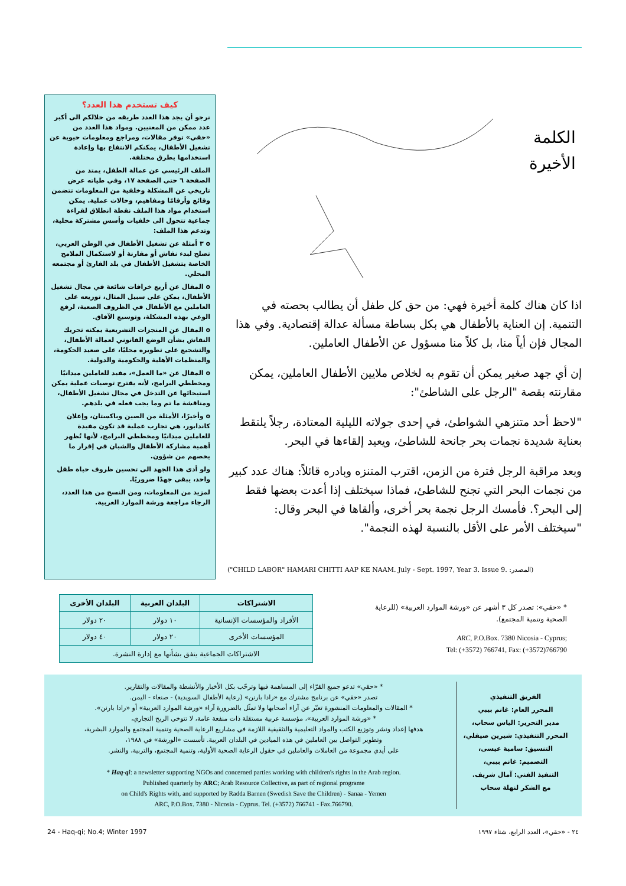الكلمة
الأخيرة
اذا كان هناك كلمة أخيرة فهي: من حق كل طفل أن يطالب بحصته في التنمية. إن العناية بالأطفال هي بكل بساطة مسألة عدالة إقتصادية. وفي هذا المجال فإن أياً منا، بل كلاً منا مسؤول عن الأطفال العاملين.
إن أي جهد صغير يمكن أن تقوم به لخلاص ملايين الأطفال العاملين، يمكن مقارنته بقصة "الرجل على الشاطئ":
"لاحظ أحد متنزهي الشواطئ، في إحدى جولاته الليلية المعتادة، رجلاً يلتقط بعناية شديدة نجمات بحر جانحة للشاطئ، ويعيد إلقاءها في البحر.
وبعد مراقبة الرجل فترة من الزمن، اقترب المتنزه وبادره قائلاً: هناك عدد كبير من نجمات البحر التي تجنح للشاطئ، فماذا سيختلف إذا أعدت بعضها فقط إلى البحر؟. فأمسك الرجل نجمة بحر أخرى، وألقاها في البحر وقال: "سيختلف الأمر على الأقل بالنسبة لهذه النجمة".
("CHILD LABOR" HAMARI CHITTI AAP KE NAAM. July - Sept. 1997, Year 3. Issue 9. :المصدر)
كيف تستخدم هذا العدد؟
نرجو أن يجد هذا العدد طريقه من خلالكم الى أكبر عدد ممكن من المعنيين. ومواد هذا العدد من «حقي» توفر مقالات، ومراجع ومعلومات حيوية عن تشغيل الأطفال، يمكنكم الانتفاع بها وإعادة استخدامها بطرق مختلفة.
الملف الرئيسي عن عمالة الطفل، يمتد من الصفحة ٦ حتى الصفحة ١٧، وفي طياته عرض تاريخي عن المشكلة وخلفية من المعلومات تتضمن وقائع وأرقامًا ومفاهيم، وحالات عملية. يمكن استخدام مواد هذا الملف نقطة انطلاق لقراءة جماعية تتحول الى خلفيات وأسس مشتركة محلية، وتدعم هذا الملف:
o ٣ أمثلة عن تشغيل الأطفال في الوطن العربي، تصلح لبدء نقاش أو مقارنة أو لاستكمال الملامح الخاصة بتشغيل الأطفال في بلد القارئ أو مجتمعه المحلي.
o المقال عن أربع خرافات شائعة في مجال تشغيل الأطفال، يمكن على سبيل المثال، توزيعه على العاملين مع الأطفال في الظروف الصعبة، لرفع الوعي بهذه المشكلة، وتوسيع الآفاق.
o المقال عن المنجزات التشريعية يمكنه تحريك النقاش بشأن الوضع القانوني لعمالة الأطفال، والتشجيع على تطويره محليًا، على صعيد الحكومة، والمنظمات الأهلية والحكومية والدولية.
o المقال عن «ما العمل»، مفيد للعاملين ميدانيًا ومخططي البرامج، لأنه يقترح توصيات عملية يمكن استيحائها عن التدخل في مجال تشغيل الأطفال، ومناقشة ما تم وما يجب فعله في بلدهم.
o وأخيرًا، الأمثلة من الصين وباكستان، وإعلان كاندابور، هي تجارب عملية قد تكون مفيدة للعاملين ميدانيًا ومخططي البرامج، لأنها تُظهر أهمية مشاركة الأطفال والشبان في إقرار ما يخصهم من شؤون.
ولو أدى هذا الجهد الى تحسين ظروف حياة طفل واحد، يبقى جهدًا ضروريًا.
لمزيد من المعلومات، ومن النسخ من هذا العدد، الرجاء مراجعة ورشة الموارد العربية.
* «حقي»: تصدر كل ٣ أشهر عن «ورشة الموارد العربية» (للرعاية الصحية وتنمية المجتمع).
ARC, P.O.Box. 7380 Nicosia - Cyprus;
Tel: (+3572) 766741, Fax: (+3572)766790
| الاشتراكات | البلدان العربية | البلدان الأخرى |
| --- | --- | --- |
| الأفراد والمؤسسات الإنسانية | ١٠ دولار | ٢٠ دولار |
| المؤسسات الأخرى | ٢٠ دولار | ٤٠ دولار |
| الاشتراكات الجماعية يتفق بشأنها مع إدارة النشرة. | | |
الفريق التنفيذي
المحرر العام: غانم بيبي
مدير التحرير: الياس سحاب،
المحرر التنفيذي: شيرين صيقلي،
التنسيق: سامية عيسى،
التصميم: غانم بيبي،
التنفيذ الفني: آمال شريف.
مع الشكر لنهلة سحاب
* «حقي» تدعو جميع القرّاء إلى المساهمة فيها وترحّب بكل الأخبار والأنشطة والمقالات والتقارير.
تصدر «حقي» عن برنامج مشترك مع «رادا بارنن» (رعاية الأطفال السويدية) - صنعاء - اليمن.
* المقالات والمعلومات المنشورة تعبّر عن آراء أصحابها ولا تمثّل بالضرورة آراء «ورشة الموارد العربية» أو «رادا بارنن».
* «ورشة الموارد العربية»، مؤسسة عربية مستقلة ذات منفعة عامة، لا تتوخى الربح التجاري،
هدفها إعداد ونشر وتوزيع الكتب والمواد التعليمية والتثقيفية اللازمة في مشاريع الرعاية الصحية وتنمية المجتمع والموارد البشرية،
وتطوير التواصل بين العاملين في هذه الميادين في البلدان العربية. تأسست «الورشة» في ١٩٨٨،
على أيدي مجموعة من العاملات والعاملين في حقول الرعاية الصحية الأولية، وتنمية المجتمع، والتربية، والنشر.
* Haq-qi: a newsletter supporting NGOs and concerned parties working with children's rights in the Arab region.
Published quarterly by ARC; Arab Resource Collective, as part of regional programe
on Child's Rights with, and supported by Radda Barnen (Swedish Save the Children) - Sanaa - Yemen
ARC, P.O.Box. 7380 - Nicosia - Cyprus. Tel. (+3572) 766741 - Fax.766790.
24 - Haq-qi; No.4; Winter 1997 ٢٤ - «حقي»، العدد الرابع، شتاء ١٩٩٧